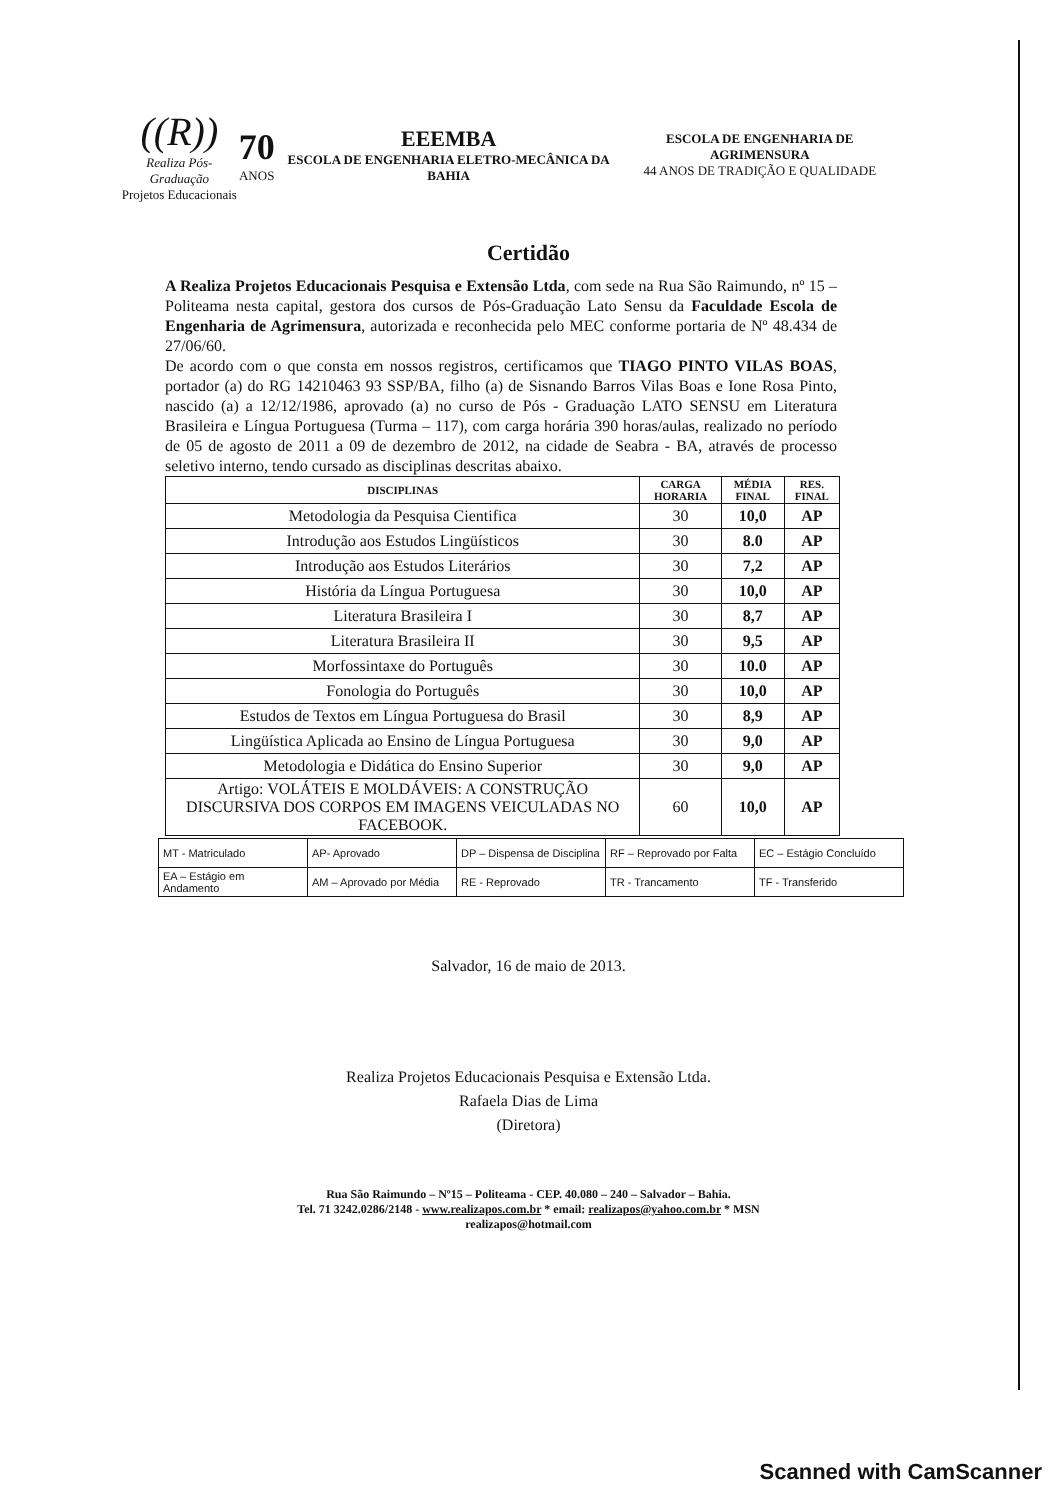((R))
Realiza Pós-Graduação
Projetos Educacionais
70
ANOS
EEEMBA
ESCOLA DE ENGENHARIA ELETRO-MECÂNICA DA BAHIA
ESCOLA DE ENGENHARIA DE AGRIMENSURA
44 ANOS DE TRADIÇÃO E QUALIDADE
Certidão
A Realiza Projetos Educacionais Pesquisa e Extensão Ltda, com sede na Rua São Raimundo, nº 15 – Politeama nesta capital, gestora dos cursos de Pós-Graduação Lato Sensu da Faculdade Escola de Engenharia de Agrimensura, autorizada e reconhecida pelo MEC conforme portaria de Nº 48.434 de 27/06/60.
De acordo com o que consta em nossos registros, certificamos que TIAGO PINTO VILAS BOAS, portador (a) do RG 14210463 93 SSP/BA, filho (a) de Sisnando Barros Vilas Boas e Ione Rosa Pinto, nascido (a) a 12/12/1986, aprovado (a) no curso de Pós - Graduação LATO SENSU em Literatura Brasileira e Língua Portuguesa (Turma – 117), com carga horária 390 horas/aulas, realizado no período de 05 de agosto de 2011 a 09 de dezembro de 2012, na cidade de Seabra - BA, através de processo seletivo interno, tendo cursado as disciplinas descritas abaixo.
| DISCIPLINAS | CARGA HORARIA | MÉDIA FINAL | RES. FINAL |
| --- | --- | --- | --- |
| Metodologia da Pesquisa Cientifica | 30 | 10,0 | AP |
| Introdução aos Estudos Lingüísticos | 30 | 8.0 | AP |
| Introdução aos Estudos Literários | 30 | 7,2 | AP |
| História da Língua Portuguesa | 30 | 10,0 | AP |
| Literatura Brasileira I | 30 | 8,7 | AP |
| Literatura Brasileira II | 30 | 9,5 | AP |
| Morfossintaxe do Português | 30 | 10.0 | AP |
| Fonologia do Português | 30 | 10,0 | AP |
| Estudos de Textos em Língua Portuguesa do Brasil | 30 | 8,9 | AP |
| Lingüística Aplicada ao Ensino de Língua Portuguesa | 30 | 9,0 | AP |
| Metodologia e Didática do Ensino Superior | 30 | 9,0 | AP |
| Artigo: VOLÁTEIS E MOLDÁVEIS: A CONSTRUÇÃO DISCURSIVA DOS CORPOS EM IMAGENS VEICULADAS NO FACEBOOK. | 60 | 10,0 | AP |
| MT - Matriculado | AP- Aprovado | DP – Dispensa de Disciplina | RF – Reprovado por Falta | EC – Estágio Concluído |
| EA – Estágio em Andamento | AM – Aprovado por Média | RE - Reprovado | TR - Trancamento | TF - Transferido |
Salvador, 16 de maio de 2013.
Realiza Projetos Educacionais Pesquisa e Extensão Ltda.
Rafaela Dias de Lima
(Diretora)
Rua São Raimundo – Nº15 – Politeama - CEP. 40.080 – 240 – Salvador – Bahia.
Tel. 71 3242.0286/2148 - www.realizapos.com.br * email: realizapos@yahoo.com.br * MSN
realizapos@hotmail.com
Scanned with CamScanner